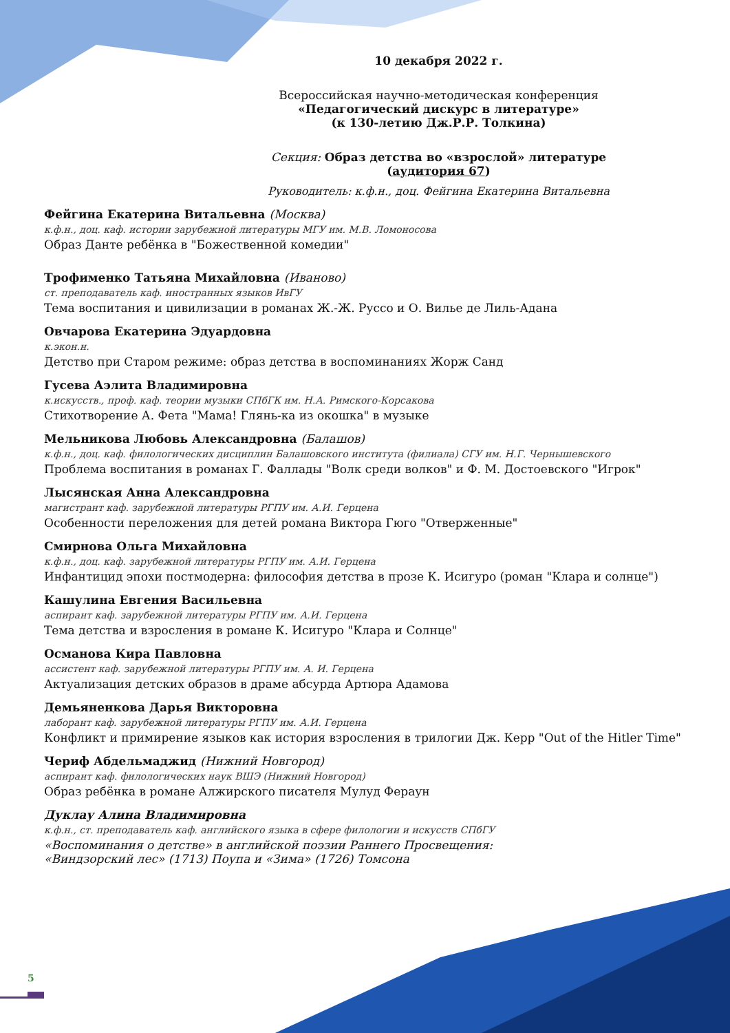10 декабря 2022 г.
Всероссийская научно-методическая конференция
«Педагогический дискурс в литературе»
(к 130-летию Дж.Р.Р. Толкина)
Секция: Образ детства во «взрослой» литературе
(аудитория 67)
Руководитель: к.ф.н., доц. Фейгина Екатерина Витальевна
Фейгина Екатерина Витальевна (Москва)
к.ф.н., доц. каф. истории зарубежной литературы МГУ им. М.В. Ломоносова
Образ Данте ребёнка в "Божественной комедии"
Трофименко Татьяна Михайловна (Иваново)
ст. преподаватель каф. иностранных языков ИвГУ
Тема воспитания и цивилизации в романах Ж.-Ж. Руссо и О. Вилье де Лиль-Адана
Овчарова Екатерина Эдуардовна
к.экон.н.
Детство при Старом режиме: образ детства в воспоминаниях Жорж Санд
Гусева Аэлита Владимировна
к.искусств., проф. каф. теории музыки СПбГК им. Н.А. Римского-Корсакова
Стихотворение А. Фета "Мама! Глянь-ка из окошка" в музыке
Мельникова Любовь Александровна (Балашов)
к.ф.н., доц. каф. филологических дисциплин Балашовского института (филиала) СГУ им. Н.Г. Чернышевского
Проблема воспитания в романах Г. Фаллады "Волк среди волков" и Ф. М. Достоевского "Игрок"
Лысянская Анна Александровна
магистрант каф. зарубежной литературы РГПУ им. А.И. Герцена
Особенности переложения для детей романа Виктора Гюго "Отверженные"
Смирнова Ольга Михайловна
к.ф.н., доц. каф. зарубежной литературы РГПУ им. А.И. Герцена
Инфантицид эпохи постмодерна: философия детства в прозе К. Исигуро (роман "Клара и солнце")
Кашулина Евгения Васильевна
аспирант каф. зарубежной литературы РГПУ им. А.И. Герцена
Тема детства и взросления в романе К. Исигуро "Клара и Солнце"
Османова Кира Павловна
ассистент каф. зарубежной литературы РГПУ им. А. И. Герцена
Актуализация детских образов в драме абсурда Артюра Адамова
Демьяненкова Дарья Викторовна
лаборант каф. зарубежной литературы РГПУ им. А.И. Герцена
Конфликт и примирение языков как история взросления в трилогии Дж. Керр "Out of the Hitler Time"
Чериф Абдельмаджид (Нижний Новгород)
аспирант каф. филологических наук ВШЭ (Нижний Новгород)
Образ ребёнка в романе Алжирского писателя Мулуд Фераун
Дуклау Алина Владимировна
к.ф.н., ст. преподаватель каф. английского языка в сфере филологии и искусств СПбГУ
«Воспоминания о детстве» в английской поэзии Раннего Просвещения:
«Виндзорский лес» (1713) Поупа и «Зима» (1726) Томсона
5